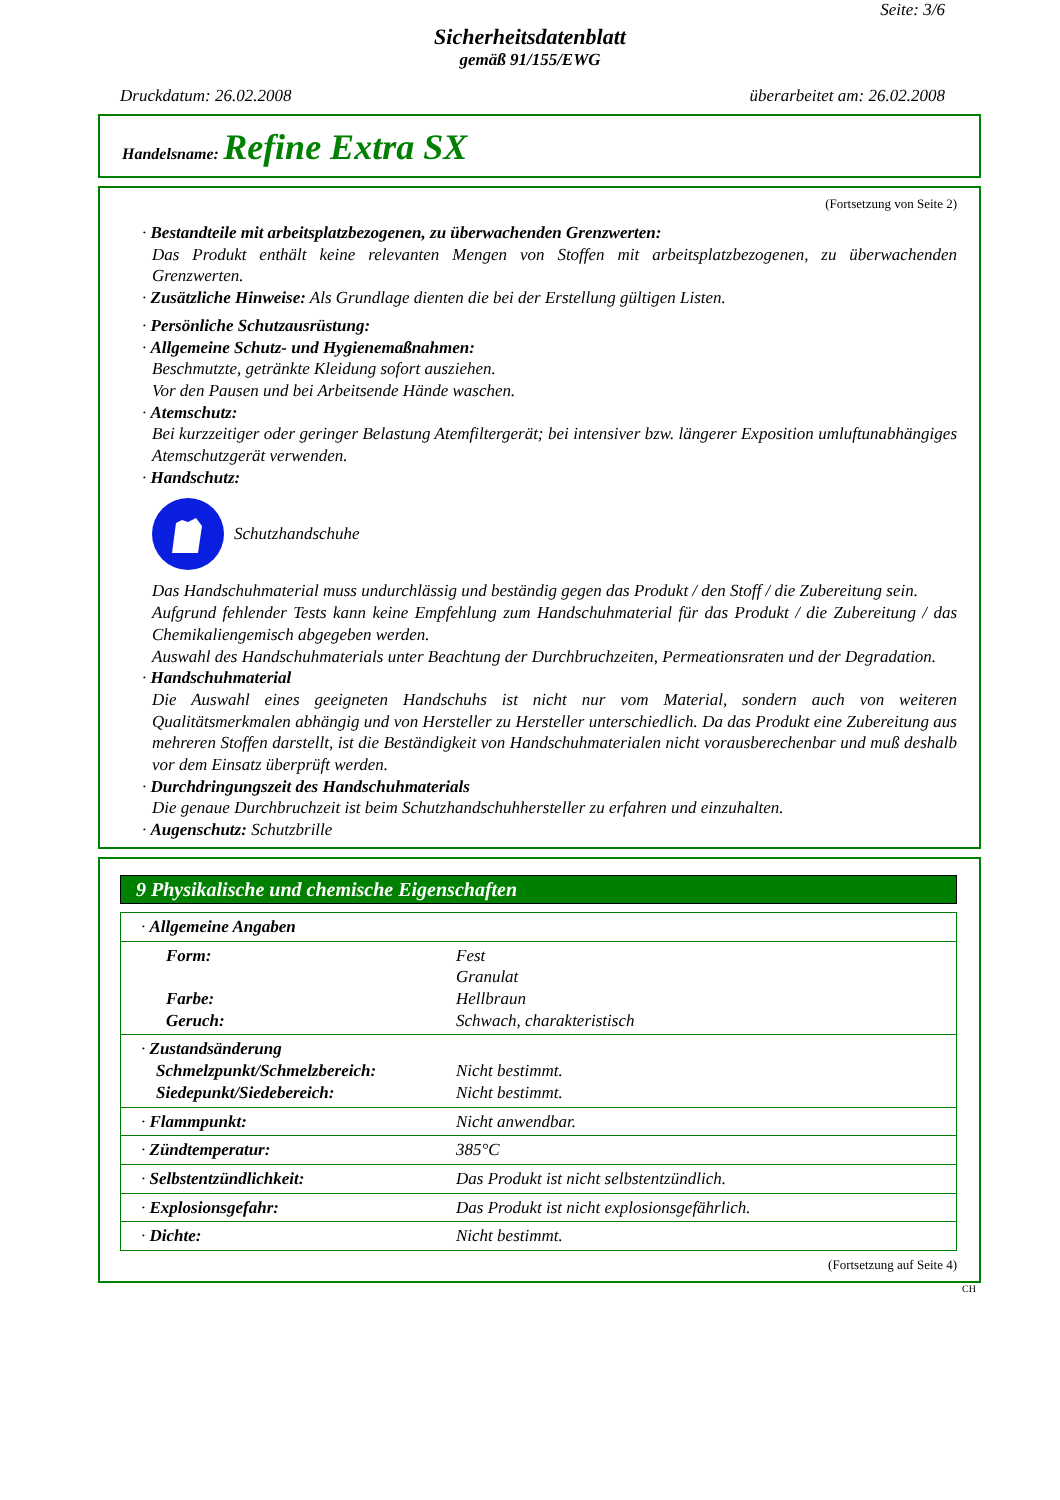Seite: 3/6
Sicherheitsdatenblatt
gemäß 91/155/EWG
Druckdatum: 26.02.2008 überarbeitet am: 26.02.2008
Handelsname: Refine Extra SX
(Fortsetzung von Seite 2)
· Bestandteile mit arbeitsplatzbezogenen, zu überwachenden Grenzwerten:
Das Produkt enthält keine relevanten Mengen von Stoffen mit arbeitsplatzbezogenen, zu überwachenden Grenzwerten.
· Zusätzliche Hinweise: Als Grundlage dienten die bei der Erstellung gültigen Listen.
· Persönliche Schutzausrüstung:
· Allgemeine Schutz- und Hygienemaßnahmen:
Beschmutzte, getränkte Kleidung sofort ausziehen.
Vor den Pausen und bei Arbeitsende Hände waschen.
· Atemschutz:
Bei kurzzeitiger oder geringer Belastung Atemfiltergerät; bei intensiver bzw. längerer Exposition umluftunabhängiges Atemschutzgerät verwenden.
· Handschutz:
Schutzhandschuhe
Das Handschuhmaterial muss undurchlässig und beständig gegen das Produkt / den Stoff / die Zubereitung sein.
Aufgrund fehlender Tests kann keine Empfehlung zum Handschuhmaterial für das Produkt / die Zubereitung / das Chemikaliengemisch abgegeben werden.
Auswahl des Handschuhmaterials unter Beachtung der Durchbruchzeiten, Permeationsraten und der Degradation.
· Handschuhmaterial
Die Auswahl eines geeigneten Handschuhs ist nicht nur vom Material, sondern auch von weiteren Qualitätsmerkmalen abhängig und von Hersteller zu Hersteller unterschiedlich. Da das Produkt eine Zubereitung aus mehreren Stoffen darstellt, ist die Beständigkeit von Handschuhmaterialen nicht vorausberechenbar und muß deshalb vor dem Einsatz überprüft werden.
· Durchdringungszeit des Handschuhmaterials
Die genaue Durchbruchzeit ist beim Schutzhandschuhhersteller zu erfahren und einzuhalten.
· Augenschutz: Schutzbrille
9 Physikalische und chemische Eigenschaften
| · Allgemeine Angaben | |
| Form: Farbe: Geruch: | Fest Granulat Hellbraun Schwach, charakteristisch |
| · Zustandsänderung Schmelzpunkt/Schmelzbereich: Siedepunkt/Siedebereich: | Nicht bestimmt. Nicht bestimmt. |
| · Flammpunkt: | Nicht anwendbar. |
| · Zündtemperatur: | 385°C |
| · Selbstentzündlichkeit: | Das Produkt ist nicht selbstentzündlich. |
| · Explosionsgefahr: | Das Produkt ist nicht explosionsgefährlich. |
| · Dichte: | Nicht bestimmt. |
(Fortsetzung auf Seite 4)
CH